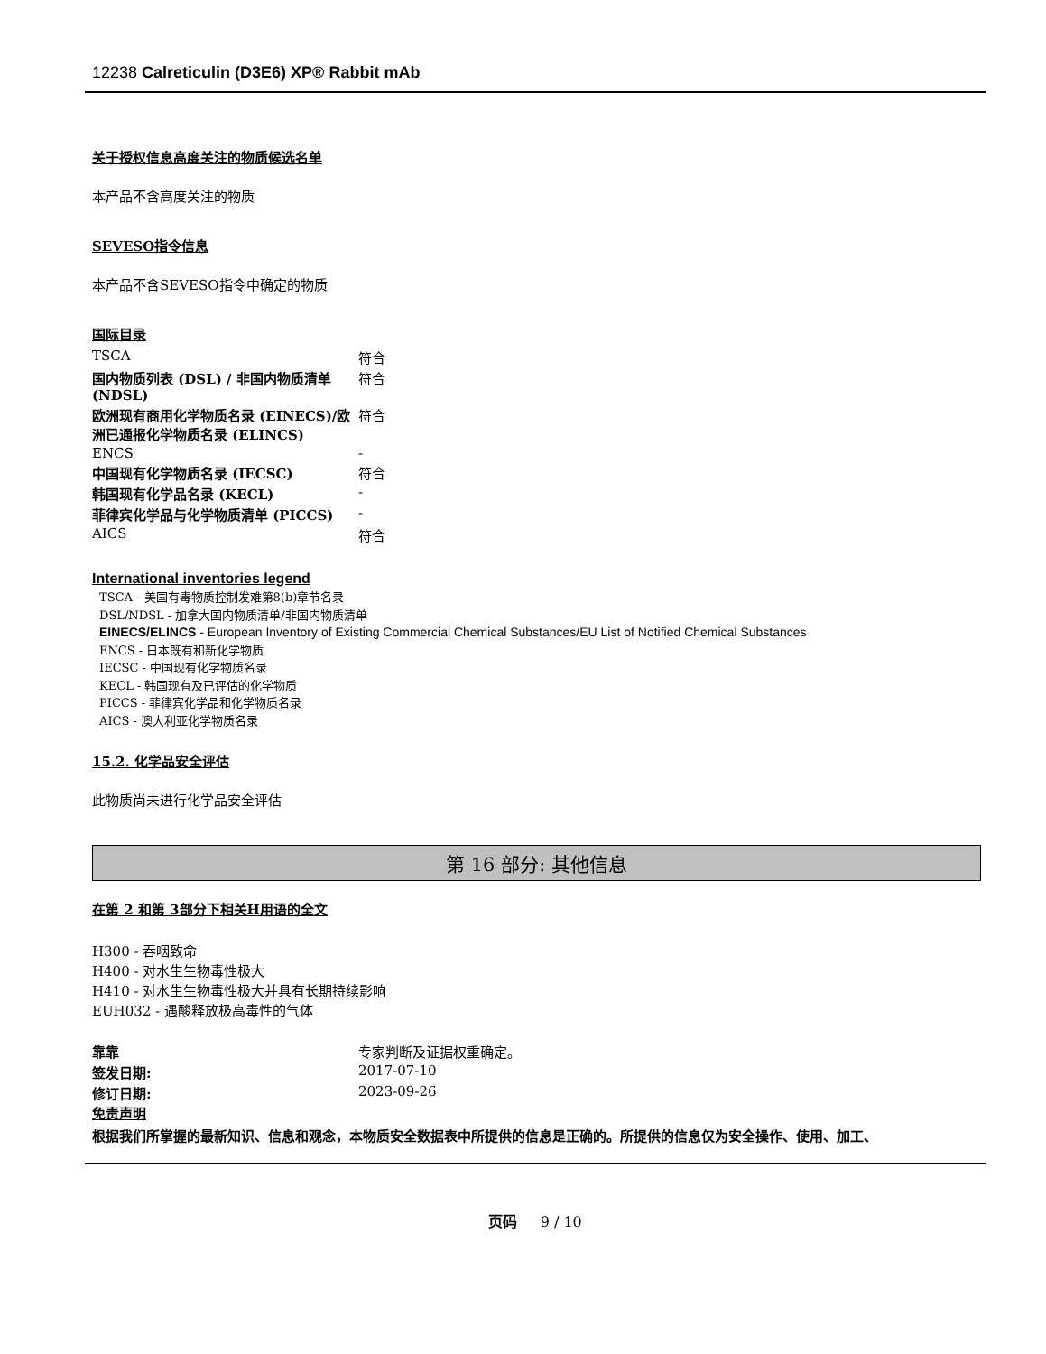12238 Calreticulin (D3E6) XP® Rabbit mAb
关于授权信息高度关注的物质候选名单
本产品不含高度关注的物质
SEVESO指令信息
本产品不含SEVESO指令中确定的物质
国际目录
| TSCA | 符合 |
| 国内物质列表 (DSL) / 非国内物质清单 (NDSL) | 符合 |
| 欧洲现有商用化学物质名录 (EINECS)/欧洲已通报化学物质名录 (ELINCS) | 符合 |
| ENCS | - |
| 中国现有化学物质名录 (IECSC) | 符合 |
| 韩国现有化学品名录 (KECL) | - |
| 菲律宾化学品与化学物质清单 (PICCS) | - |
| AICS | 符合 |
International inventories legend
TSCA - 美国有毒物质控制发难第8(b)章节名录
DSL/NDSL - 加拿大国内物质清单/非国内物质清单
EINECS/ELINCS - European Inventory of Existing Commercial Chemical Substances/EU List of Notified Chemical Substances
ENCS - 日本既有和新化学物质
IECSC - 中国现有化学物质名录
KECL - 韩国现有及已评估的化学物质
PICCS - 菲律宾化学品和化学物质名录
AICS - 澳大利亚化学物质名录
15.2. 化学品安全评估
此物质尚未进行化学品安全评估
第 16 部分: 其他信息
在第 2 和第 3部分下相关H用语的全文
H300 - 吞咽致命
H400 - 对水生生物毒性极大
H410 - 对水生生物毒性极大并具有长期持续影响
EUH032 - 遇酸释放极高毒性的气体
| 靠靠 | 专家判断及证据权重确定。 |
| 签发日期: | 2017-07-10 |
| 修订日期: | 2023-09-26 |
免责声明
根据我们所掌握的最新知识、信息和观念，本物质安全数据表中所提供的信息是正确的。所提供的信息仅为安全操作、使用、加工、
页码 9 / 10